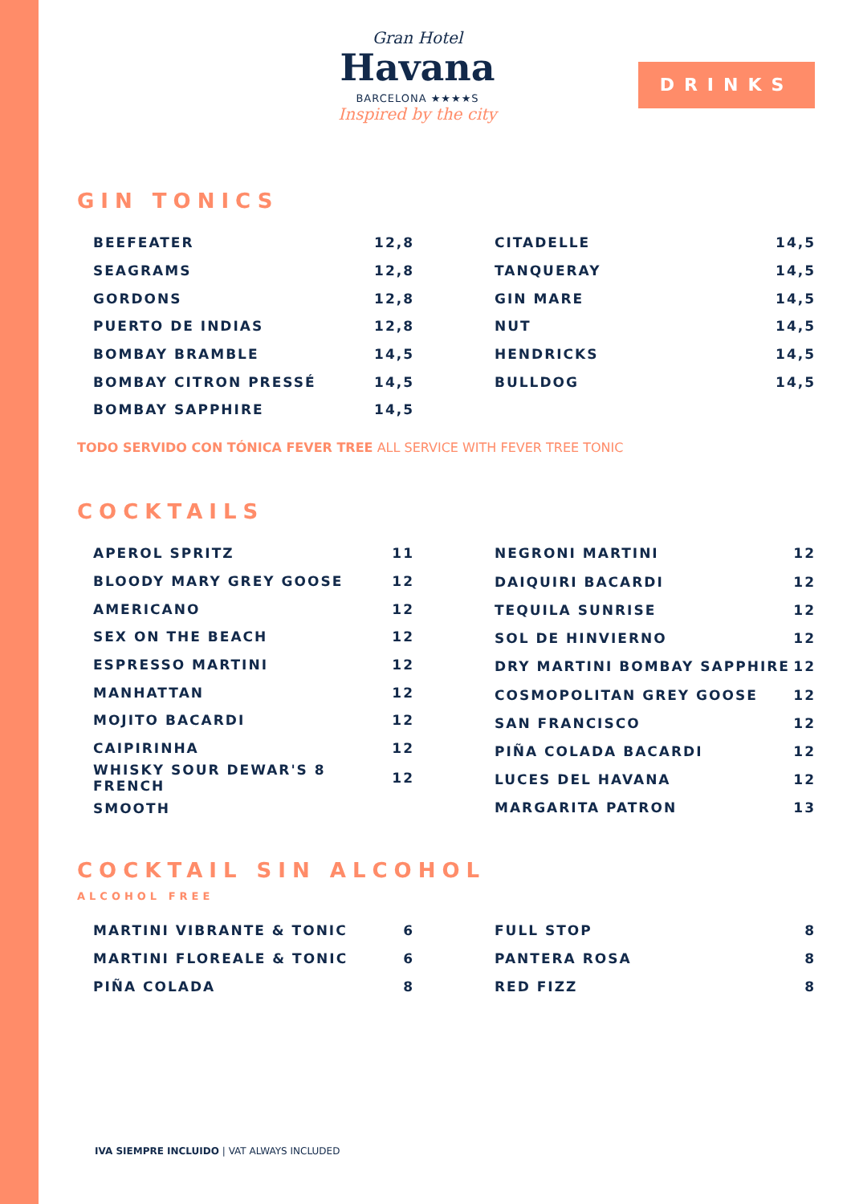Gran Hotel
Havana
BARCELONA ★★★★S
Inspired by the city
DRINKS
GIN TONICS
| BEEFEATER | 12,8 |
| SEAGRAMS | 12,8 |
| GORDONS | 12,8 |
| PUERTO DE INDIAS | 12,8 |
| BOMBAY BRAMBLE | 14,5 |
| BOMBAY CITRON PRESSÉ | 14,5 |
| BOMBAY SAPPHIRE | 14,5 |
| CITADELLE | 14,5 |
| TANQUERAY | 14,5 |
| GIN MARE | 14,5 |
| NUT | 14,5 |
| HENDRICKS | 14,5 |
| BULLDOG | 14,5 |
TODO SERVIDO CON TÓNICA FEVER TREE ALL SERVICE WITH FEVER TREE TONIC
COCKTAILS
| APEROL SPRITZ | 11 |
| BLOODY MARY GREY GOOSE | 12 |
| AMERICANO | 12 |
| SEX ON THE BEACH | 12 |
| ESPRESSO MARTINI | 12 |
| MANHATTAN | 12 |
| MOJITO BACARDI | 12 |
| CAIPIRINHA | 12 |
| WHISKY SOUR DEWAR'S 8 FRENCH | 12 |
| SMOOTH | |
| NEGRONI MARTINI | 12 |
| DAIQUIRI BACARDI | 12 |
| TEQUILA SUNRISE | 12 |
| SOL DE HINVIERNO | 12 |
| DRY MARTINI BOMBAY SAPPHIRE | 12 |
| COSMOPOLITAN GREY GOOSE | 12 |
| SAN FRANCISCO | 12 |
| PIÑA COLADA BACARDI | 12 |
| LUCES DEL HAVANA | 12 |
| MARGARITA PATRON | 13 |
COCKTAIL SIN ALCOHOL
ALCOHOL FREE
| MARTINI VIBRANTE & TONIC | 6 |
| MARTINI FLOREALE & TONIC | 6 |
| PIÑA COLADA | 8 |
| FULL STOP | 8 |
| PANTERA ROSA | 8 |
| RED FIZZ | 8 |
IVA SIEMPRE INCLUIDO | VAT ALWAYS INCLUDED